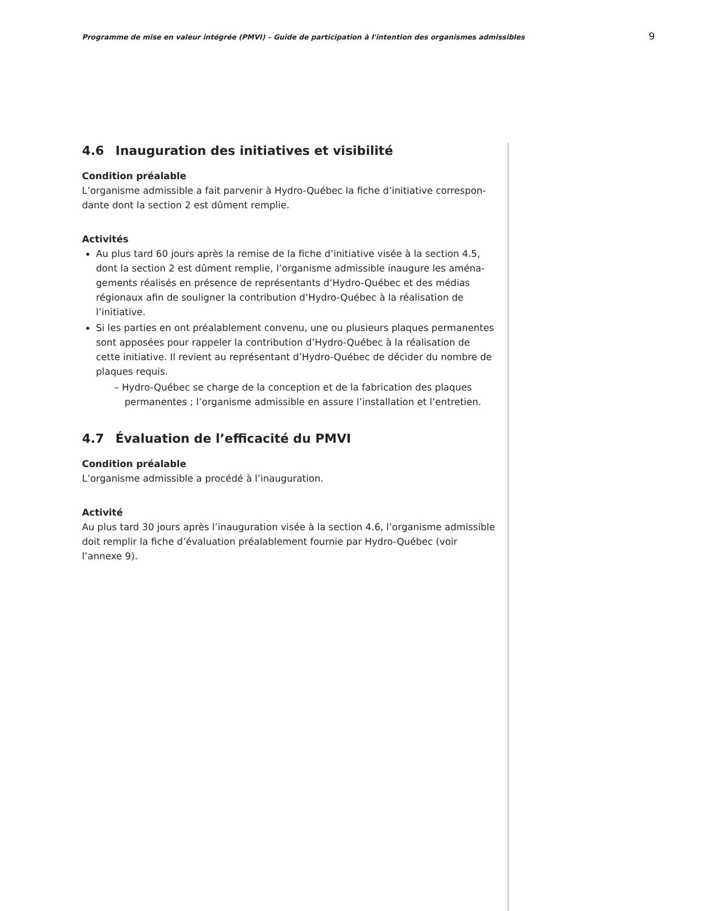Programme de mise en valeur intégrée (PMVI) – Guide de participation à l'intention des organismes admissibles 9
4.6 Inauguration des initiatives et visibilité
Condition préalable
L’organisme admissible a fait parvenir à Hydro-Québec la fiche d’initiative correspon­dante dont la section 2 est dûment remplie.
Activités
Au plus tard 60 jours après la remise de la fiche d’initiative visée à la section 4.5, dont la section 2 est dûment remplie, l’organisme admissible inaugure les aména­gements réalisés en présence de représentants d’Hydro-Québec et des médias régionaux afin de souligner la contribution d’Hydro-Québec à la réalisation de l’initiative.
Si les parties en ont préalablement convenu, une ou plusieurs plaques permanentes sont apposées pour rappeler la contribution d’Hydro-Québec à la réalisation de cette initiative. Il revient au représentant d’Hydro-Québec de décider du nombre de plaques requis.
– Hydro-Québec se charge de la conception et de la fabrication des plaques permanentes ; l’organisme admissible en assure l’installation et l’entretien.
4.7 Évaluation de l’efficacité du PMVI
Condition préalable
L’organisme admissible a procédé à l’inauguration.
Activité
Au plus tard 30 jours après l’inauguration visée à la section 4.6, l’organisme admissible doit remplir la fiche d’évaluation préalablement fournie par Hydro-Québec (voir l’annexe 9).